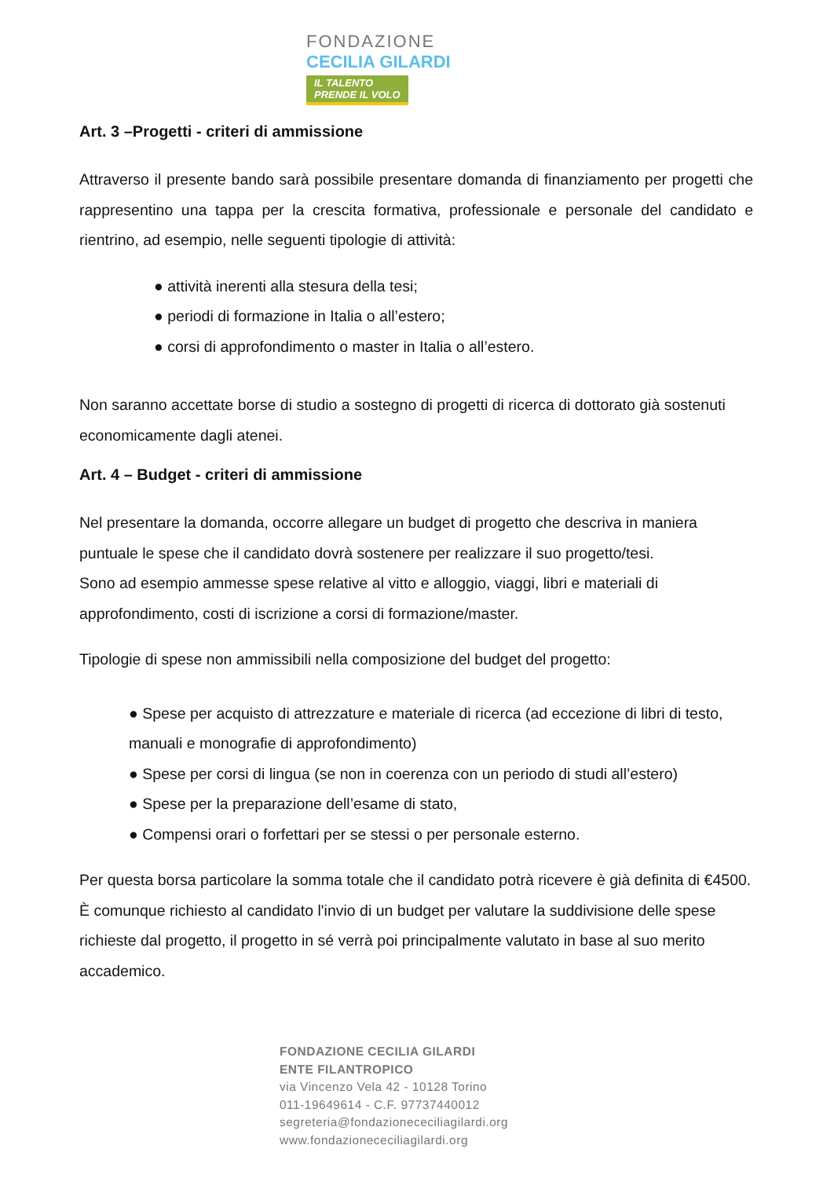FONDAZIONE
CECILIA GILARDI
IL TALENTO
PRENDE IL VOLO
Art. 3 –Progetti - criteri di ammissione
Attraverso il presente bando sarà possibile presentare domanda di finanziamento per progetti che rappresentino una tappa per la crescita formativa, professionale e personale del candidato e rientrino, ad esempio, nelle seguenti tipologie di attività:
● attività inerenti alla stesura della tesi;
● periodi di formazione in Italia o all’estero;
● corsi di approfondimento o master in Italia o all’estero.
Non saranno accettate borse di studio a sostegno di progetti di ricerca di dottorato già sostenuti economicamente dagli atenei.
Art. 4 – Budget - criteri di ammissione
Nel presentare la domanda, occorre allegare un budget di progetto che descriva in maniera puntuale le spese che il candidato dovrà sostenere per realizzare il suo progetto/tesi.
Sono ad esempio ammesse spese relative al vitto e alloggio, viaggi, libri e materiali di approfondimento, costi di iscrizione a corsi di formazione/master.
Tipologie di spese non ammissibili nella composizione del budget del progetto:
● Spese per acquisto di attrezzature e materiale di ricerca (ad eccezione di libri di testo, manuali e monografie di approfondimento)
● Spese per corsi di lingua (se non in coerenza con un periodo di studi all’estero)
● Spese per la preparazione dell’esame di stato,
● Compensi orari o forfettari per se stessi o per personale esterno.
Per questa borsa particolare la somma totale che il candidato potrà ricevere è già definita di €4500. È comunque richiesto al candidato l'invio di un budget per valutare la suddivisione delle spese richieste dal progetto, il progetto in sé verrà poi principalmente valutato in base al suo merito accademico.
FONDAZIONE CECILIA GILARDI
ENTE FILANTROPICO
via Vincenzo Vela 42 - 10128 Torino
011-19649614 - C.F. 97737440012
segreteria@fondazionececiliagilardi.org
www.fondazionececiliagilardi.org